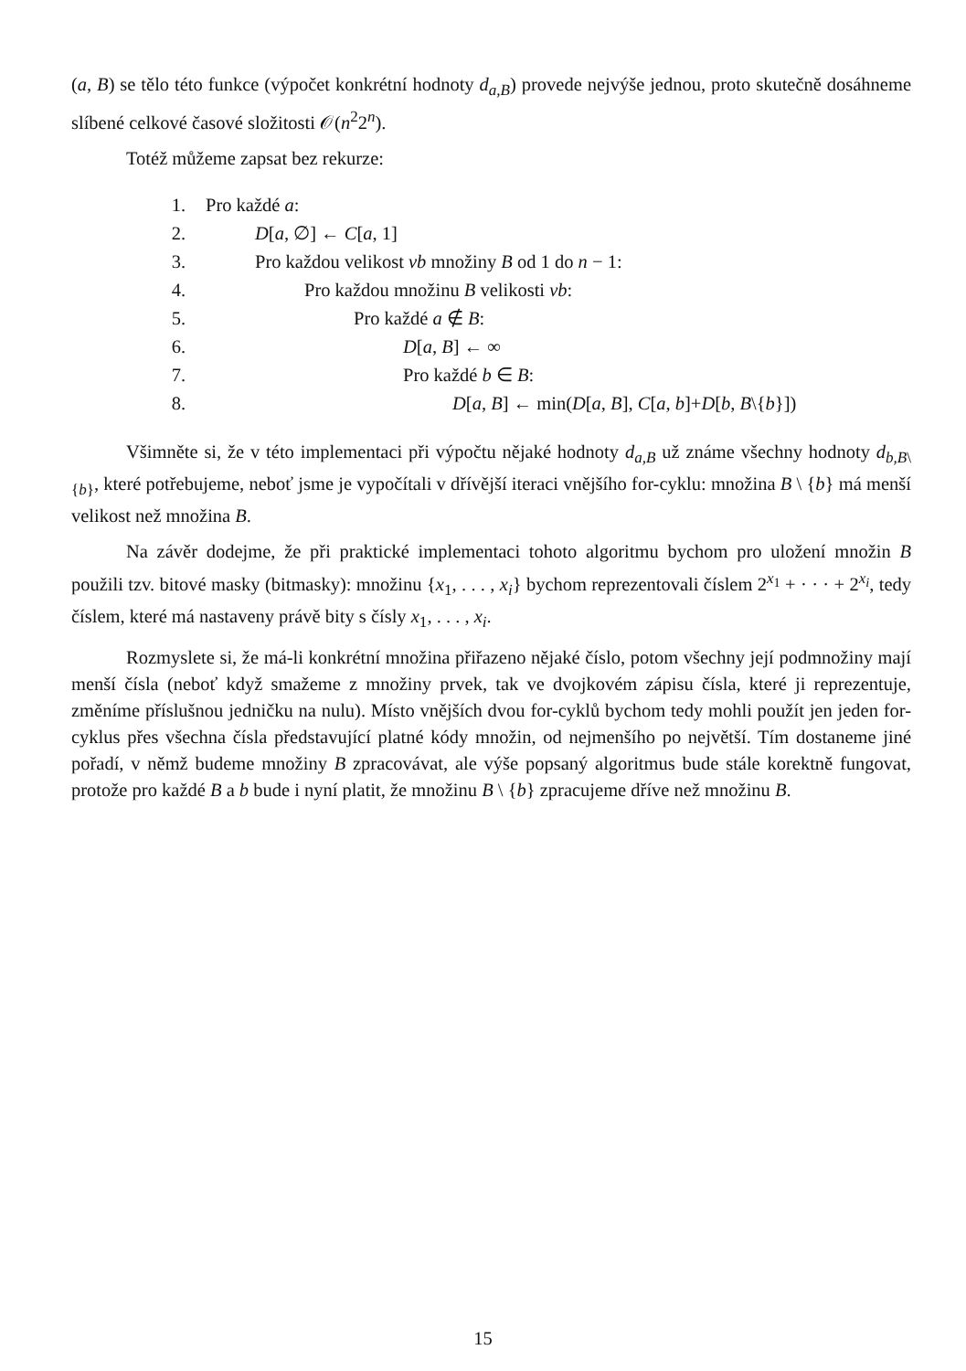(a, B) se tělo této funkce (výpočet konkrétní hodnoty d<sub>a,B</sub>) provede nejvýše jednou, proto skutečně dosáhneme slíbené celkové časové složitosti 𝒪(n<sup>2</sup>2<sup>n</sup>).
Totéž můžeme zapsat bez rekurze:
1. Pro každé a:
2. D[a, ∅] ← C[a, 1]
3. Pro každou velikost vb množiny B od 1 do n − 1:
4. Pro každou množinu B velikosti vb:
5. Pro každé a ∉ B:
6. D[a, B] ← ∞
7. Pro každé b ∈ B:
8. D[a, B] ← min(D[a, B], C[a, b]+D[b, B\{b}])
Všimněte si, že v této implementaci při výpočtu nějaké hodnoty d<sub>a,B</sub> už známe všechny hodnoty d<sub>b,B\{b}</sub>, které potřebujeme, neboť jsme je vypočítali v dřívější iteraci vnějšího for-cyklu: množina B \ {b} má menší velikost než množina B.
Na závěr dodejme, že při praktické implementaci tohoto algoritmu bychom pro uložení množin B použili tzv. bitové masky (bitmasky): množinu {x<sub>1</sub>, . . . , x<sub>i</sub>} bychom reprezentovali číslem 2<sup>x<sub>1</sub></sup> + · · · + 2<sup>x<sub>i</sub></sup>, tedy číslem, které má nastaveny právě bity s čísly x<sub>1</sub>, . . . , x<sub>i</sub>.
Rozmyslete si, že má-li konkrétní množina přiřazeno nějaké číslo, potom všechny její podmnožiny mají menší čísla (neboť když smažeme z množiny prvek, tak ve dvojkovém zápisu čísla, které ji reprezentuje, změníme příslušnou jedničku na nulu). Místo vnějších dvou for-cyklů bychom tedy mohli použít jen jeden for-cyklus přes všechna čísla představující platné kódy množin, od nejmenšího po největší. Tím dostaneme jiné pořadí, v němž budeme množiny B zpracovávat, ale výše popsaný algoritmus bude stále korektně fungovat, protože pro každé B a b bude i nyní platit, že množinu B \ {b} zpracujeme dříve než množinu B.
15